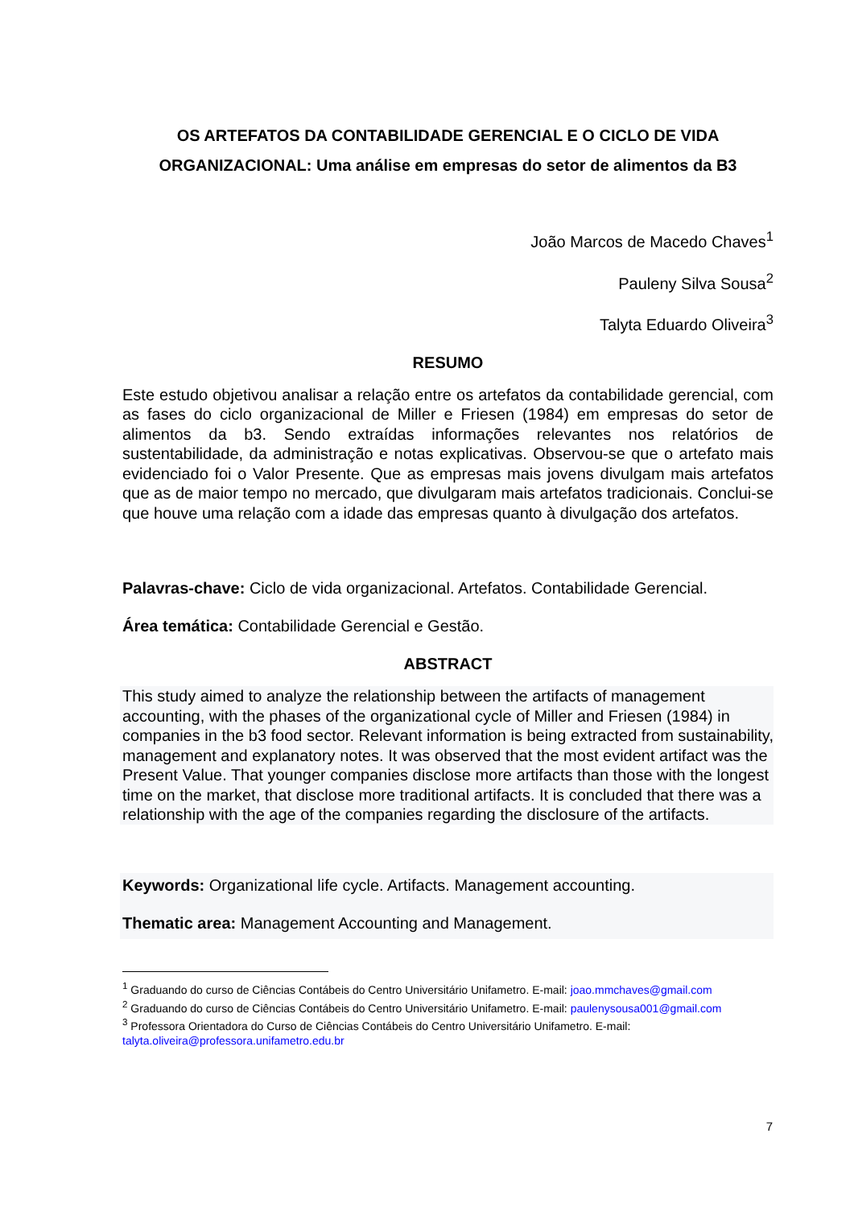OS ARTEFATOS DA CONTABILIDADE GERENCIAL E O CICLO DE VIDA ORGANIZACIONAL: Uma análise em empresas do setor de alimentos da B3
João Marcos de Macedo Chaves<sup>1</sup>
Pauleny Silva Sousa<sup>2</sup>
Talyta Eduardo Oliveira<sup>3</sup>
RESUMO
Este estudo objetivou analisar a relação entre os artefatos da contabilidade gerencial, com as fases do ciclo organizacional de Miller e Friesen (1984) em empresas do setor de alimentos da b3. Sendo extraídas informações relevantes nos relatórios de sustentabilidade, da administração e notas explicativas. Observou-se que o artefato mais evidenciado foi o Valor Presente. Que as empresas mais jovens divulgam mais artefatos que as de maior tempo no mercado, que divulgaram mais artefatos tradicionais. Conclui-se que houve uma relação com a idade das empresas quanto à divulgação dos artefatos.
Palavras-chave: Ciclo de vida organizacional. Artefatos. Contabilidade Gerencial.
Área temática: Contabilidade Gerencial e Gestão.
ABSTRACT
This study aimed to analyze the relationship between the artifacts of management accounting, with the phases of the organizational cycle of Miller and Friesen (1984) in companies in the b3 food sector. Relevant information is being extracted from sustainability, management and explanatory notes. It was observed that the most evident artifact was the Present Value. That younger companies disclose more artifacts than those with the longest time on the market, that disclose more traditional artifacts. It is concluded that there was a relationship with the age of the companies regarding the disclosure of the artifacts.
Keywords: Organizational life cycle. Artifacts. Management accounting.
Thematic area: Management Accounting and Management.
<sup>1</sup> Graduando do curso de Ciências Contábeis do Centro Universitário Unifametro. E-mail: joao.mmchaves@gmail.com
<sup>2</sup> Graduando do curso de Ciências Contábeis do Centro Universitário Unifametro. E-mail: paulenysousa001@gmail.com
<sup>3</sup> Professora Orientadora do Curso de Ciências Contábeis do Centro Universitário Unifametro. E-mail: talyta.oliveira@professora.unifametro.edu.br
7